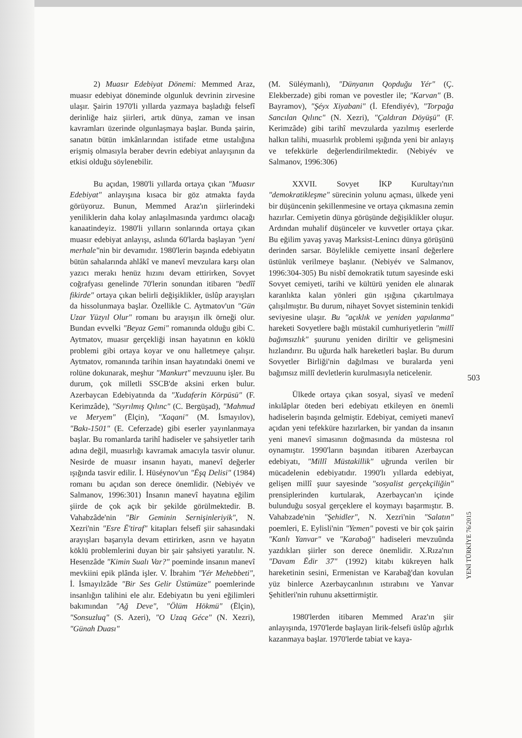2) Muasır Edebiyat Dönemi: Memmed Araz, muasır edebiyat döneminde olgunluk devrinin zirvesine ulaşır. Şairin 1970'li yıllarda yazmaya başladığı felsefî derinliğe haiz şiirleri, artık dünya, zaman ve insan kavramları üzerinde olgunlaşmaya başlar. Bunda şairin, sanatın bütün imkânlarından istifade etme ustalığına erişmiş olmasıyla beraber devrin edebiyat anlayışının da etkisi olduğu söylenebilir.
Bu açıdan, 1980'li yıllarda ortaya çıkan "Muasır Edebiyat" anlayışına kısaca bir göz atmakta fayda görüyoruz. Bunun, Memmed Araz'ın şiirlerindeki yeniliklerin daha kolay anlaşılmasında yardımcı olacağı kanaatindeyiz. 1980'li yılların sonlarında ortaya çıkan muasır edebiyat anlayışı, aslında 60'larda başlayan "yeni merhale"nin bir devamıdır. 1980'lerin başında edebiyatın bütün sahalarında ahlâkî ve manevî mevzulara karşı olan yazıcı merakı henüz hızını devam ettirirken, Sovyet coğrafyası genelinde 70'lerin sonundan itibaren "bedîî fikirde" ortaya çıkan belirli değişiklikler, üslûp arayışları da hissolunmaya başlar. Özellikle C. Aytmatov'un "Gün Uzar Yüzyıl Olur" romanı bu arayışın ilk örneği olur. Bundan evvelki "Beyaz Gemi" romanında olduğu gibi C. Aytmatov, muasır gerçekliği insan hayatının en köklü problemi gibi ortaya koyar ve onu halletmeye çalışır. Aytmatov, romanında tarihin insan hayatındaki önemi ve rolüne dokunarak, meşhur "Mankurt" mevzuunu işler. Bu durum, çok milletli SSCB'de aksini erken bulur. Azerbaycan Edebiyatında da "Xudaferin Körpüsü" (F. Kerimzâde), "Sıyrılmış Qılınc" (C. Bergüşad), "Mahmud ve Meryem" (Ēlçin), "Xaqani" (M. İsmayılov), "Bakı-1501" (E. Ceferzade) gibi eserler yayınlanmaya başlar. Bu romanlarda tarihî hadiseler ve şahsiyetler tarih adına değil, muasırlığı kavramak amacıyla tasvir olunur. Nesirde de muasır insanın hayatı, manevî değerler ışığında tasvir edilir. İ. Hüséynov'un "Ēşq Delisi" (1984) romanı bu açıdan son derece önemlidir. (Nebiyév ve Salmanov, 1996:301) İnsanın manevî hayatına eğilim şiirde de çok açık bir şekilde görülmektedir. B. Vahabzâde'nin "Bir Geminin Sernişinleriyik", N. Xezri'nin "Esre Ē'tiraf" kitapları felsefî şiir sahasındaki arayışları başarıyla devam ettirirken, asrın ve hayatın köklü problemlerini duyan bir şair şahsiyeti yaratılır. N. Hesenzâde "Kimin Sualı Var?" poeminde insanın manevî mevkiini epik plânda işler. V. İbrahim "Yér Mehebbeti", İ. İsmayılzâde "Bir Ses Gelir Üstümüze" poemlerinde insanlığın talihini ele alır. Edebiyatın bu yeni eğilimleri bakımından "Ağ Deve", "Ölüm Hökmü" (Ēlçin), "Sonsuzluq" (S. Azeri), "O Uzaq Géce" (N. Xezri), "Günah Duası"
(M. Süléymanlı), "Dünyanın Qopduğu Yér" (Ç. Elekberzade) gibi roman ve povestler ile; "Karvan" (B. Bayramov), "Şéyx Xiyabani" (İ. Efendiyév), "Torpağa Sancılan Qılınc" (N. Xezri), "Çaldıran Döyüşü" (F. Kerimzâde) gibi tarihî mevzularda yazılmış eserlerde halkın talihi, muasırlık problemi ışığında yeni bir anlayış ve tefekkürle değerlendirilmektedir. (Nebiyév ve Salmanov, 1996:306)
XXVII. Sovyet İKP Kurultayı'nın "demokratikleşme" sürecinin yolunu açması, ülkede yeni bir düşüncenin şekillenmesine ve ortaya çıkmasına zemin hazırlar. Cemiyetin dünya görüşünde değişiklikler oluşur. Ardından muhalif düşünceler ve kuvvetler ortaya çıkar. Bu eğilim yavaş yavaş Marksist-Lenincı dünya görüşünü derinden sarsar. Böylelikle cemiyette insanî değerlere üstünlük verilmeye başlanır. (Nebiyév ve Salmanov, 1996:304-305) Bu nisbî demokratik tutum sayesinde eski Sovyet cemiyeti, tarihi ve kültürü yeniden ele alınarak karanlıkta kalan yönleri gün ışığına çıkartılmaya çalışılmıştır. Bu durum, nihayet Sovyet sisteminin tenkidi seviyesine ulaşır. Bu "açıklık ve yeniden yapılanma" hareketi Sovyetlere bağlı müstakil cumhuriyetlerin "millî bağımsızlık" şuurunu yeniden diriltir ve gelişmesini hızlandırır. Bu uğurda halk hareketleri başlar. Bu durum Sovyetler Birliği'nin dağılması ve buralarda yeni bağımsız millî devletlerin kurulmasıyla neticelenir.
Ülkede ortaya çıkan sosyal, siyasî ve medenî inkılâplar öteden beri edebiyatı etkileyen en önemli hadiselerin başında gelmiştir. Edebiyat, cemiyeti manevî açıdan yeni tefekküre hazırlarken, bir yandan da insanın yeni manevî simasının doğmasında da müstesna rol oynamıştır. 1990'ların başından itibaren Azerbaycan edebiyatı, "Millî Müstakillik" uğrunda verilen bir mücadelenin edebiyatıdır. 1990'lı yıllarda edebiyat, gelişen millî şuur sayesinde "sosyalist gerçekçiliğin" prensiplerinden kurtularak, Azerbaycan'ın içinde bulunduğu sosyal gerçeklere el koymayı başarmıştır. B. Vahabzade'nin "Şehidler", N. Xezri'nin "Salatın" poemleri, E. Eylisli'nin "Yemen" povesti ve bir çok şairin "Kanlı Yanvar" ve "Karabağ" hadiseleri mevzuûnda yazdıkları şiirler son derece önemlidir. X.Rıza'nın "Davam Ēdir 37" (1992) kitabı kükreyen halk hareketinin sesini, Ermenistan ve Karabağ'dan kovulan yüz binlerce Azerbaycanlının ıstırabını ve Yanvar Şehitleri'nin ruhunu aksettirmiştir.
1980'lerden itibaren Memmed Araz'ın şiir anlayışında, 1970'lerde başlayan lirik-felsefi üslûp ağırlık kazanmaya başlar. 1970'lerde tabiat ve kaya-
503
YENİ TÜRKİYE 76/2015